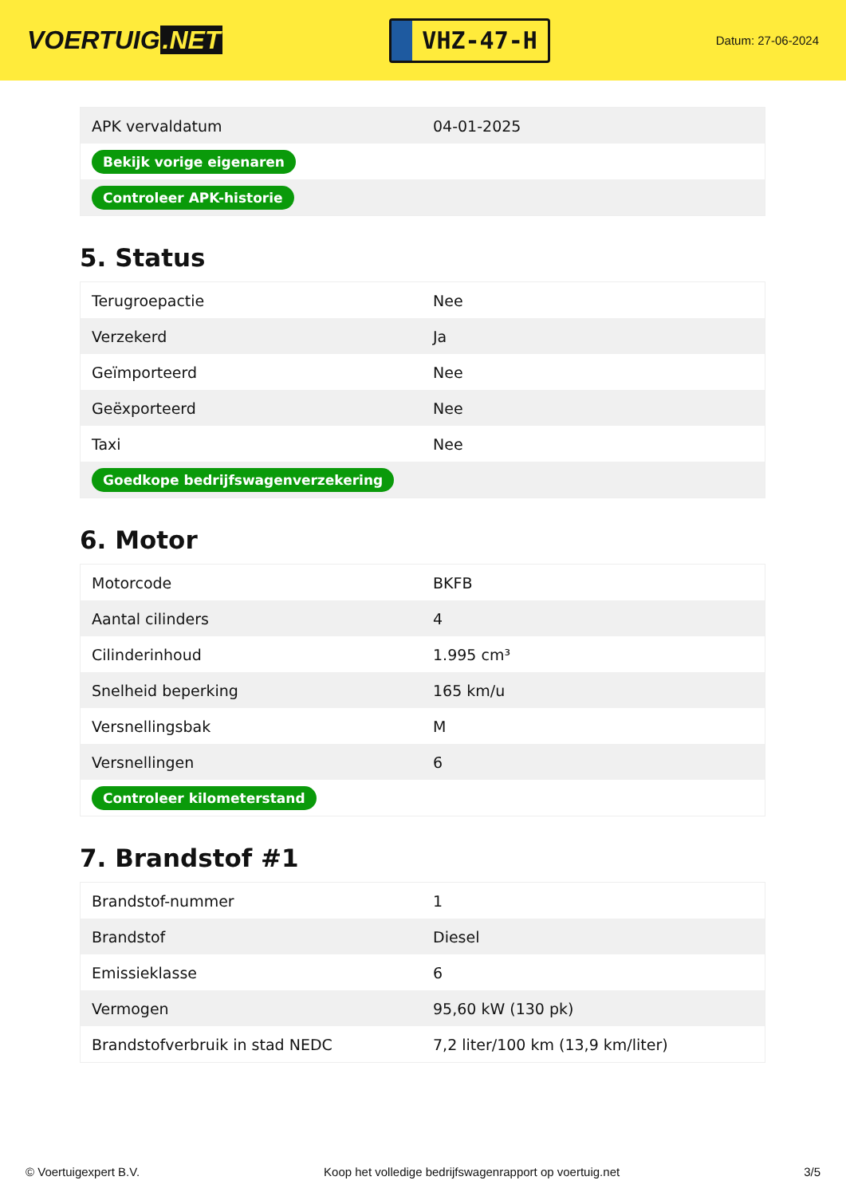VOERTUIG.NET
VHZ-47-H
Datum: 27-06-2024
| APK vervaldatum | 04-01-2025 |
| Bekijk vorige eigenaren | |
| Controleer APK-historie | |
5. Status
| Terugroepactie | Nee |
| Verzekerd | Ja |
| Geïmporteerd | Nee |
| Geëxporteerd | Nee |
| Taxi | Nee |
| Goedkope bedrijfswagenverzekering | |
6. Motor
| Motorcode | BKFB |
| Aantal cilinders | 4 |
| Cilinderinhoud | 1.995 cm³ |
| Snelheid beperking | 165 km/u |
| Versnellingsbak | M |
| Versnellingen | 6 |
| Controleer kilometerstand | |
7. Brandstof #1
| Brandstof-nummer | 1 |
| Brandstof | Diesel |
| Emissieklasse | 6 |
| Vermogen | 95,60 kW (130 pk) |
| Brandstofverbruik in stad NEDC | 7,2 liter/100 km (13,9 km/liter) |
© Voertuigexpert B.V. Koop het volledige bedrijfswagenrapport op voertuig.net 3/5